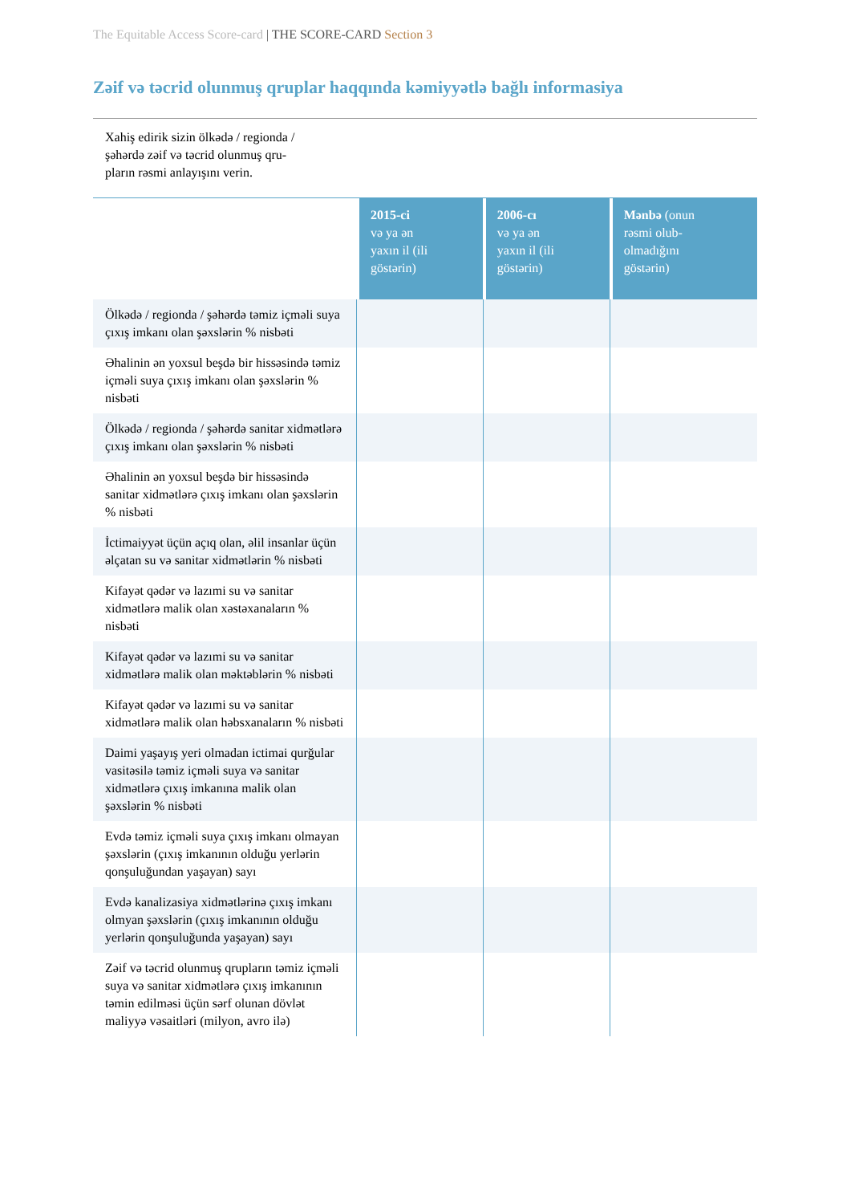The Equitable Access Score-card | THE SCORE-CARD Section 3
Zəif və təcrid olunmuş qruplar haqqında kəmiyyətlə bağlı informasiya
Xahiş edirik sizin ölkədə / regionda /
şəhərdə zəif və təcrid olunmuş qru-
pların rəsmi anlayışını verin.
| | 2015-ci və ya ən yaxın il (ili göstərin) | 2006-cı və ya ən yaxın il (ili göstərin) | Mənbə (onun rəsmi olub- olmadığını göstərin) |
| --- | --- | --- | --- |
| Ölkədə / regionda / şəhərdə təmiz içməli suya çıxış imkanı olan şəxslərin % nisbəti | | | |
| Əhalinin ən yoxsul beşdə bir hissəsində təmiz içməli suya çıxış imkanı olan şəxslərin % nisbəti | | | |
| Ölkədə / regionda / şəhərdə sanitar xidmətlərə çıxış imkanı olan şəxslərin % nisbəti | | | |
| Əhalinin ən yoxsul beşdə bir hissəsində sanitar xidmətlərə çıxış imkanı olan şəxslərin % nisbəti | | | |
| İctimaiyyət üçün açıq olan, əlil insanlar üçün əlçatan su və sanitar xidmətlərin % nisbəti | | | |
| Kifayət qədər və lazımi su və sanitar xidmətlərə malik olan xəstəxanaların % nisbəti | | | |
| Kifayət qədər və lazımi su və sanitar xidmətlərə malik olan məktəblərin % nisbəti | | | |
| Kifayət qədər və lazımi su və sanitar xidmətlərə malik olan həbsxanaların % nisbəti | | | |
| Daimi yaşayış yeri olmadan ictimai qurğular vasitəsilə təmiz içməli suya və sanitar xidmətlərə çıxış imkanına malik olan şəxslərin % nisbəti | | | |
| Evdə təmiz içməli suya çıxış imkanı olmayan şəxslərin (çıxış imkanının olduğu yerlərin qonşuluğundan yaşayan) sayı | | | |
| Evdə kanalizasiya xidmətlərinə çıxış imkanı olmyan şəxslərin (çıxış imkanının olduğu yerlərin qonşuluğunda yaşayan) sayı | | | |
| Zəif və təcrid olunmuş qrupların təmiz içməli suya və sanitar xidmətlərə çıxış imkanının təmin edilməsi üçün sərf olunan dövlət maliyyə vəsaitləri (milyon, avro ilə) | | | |